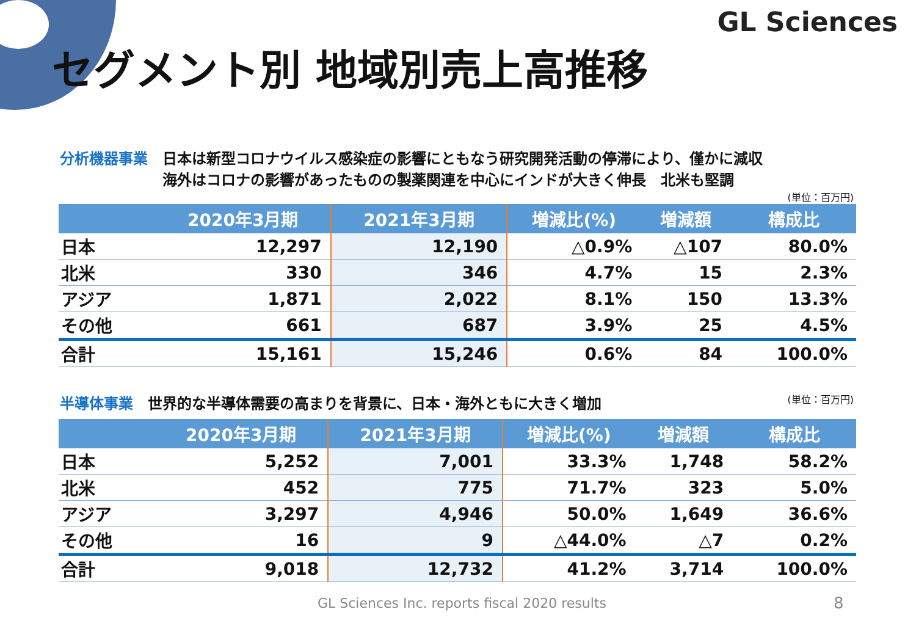GL Sciences
セグメント別 地域別売上高推移
分析機器事業　日本は新型コロナウイルス感染症の影響にともなう研究開発活動の停滞により、僅かに減収
　　　　　　　海外はコロナの影響があったものの製薬関連を中心にインドが大きく伸長　北米も堅調
(単位：百万円)
| | 2020年3月期 | 2021年3月期 | 増減比(%) | 増減額 | 構成比 |
| --- | --- | --- | --- | --- | --- |
| 日本 | 12,297 | 12,190 | △0.9% | △107 | 80.0% |
| 北米 | 330 | 346 | 4.7% | 15 | 2.3% |
| アジア | 1,871 | 2,022 | 8.1% | 150 | 13.3% |
| その他 | 661 | 687 | 3.9% | 25 | 4.5% |
| 合計 | 15,161 | 15,246 | 0.6% | 84 | 100.0% |
半導体事業　世界的な半導体需要の高まりを背景に、日本・海外ともに大きく増加 (単位：百万円)
| | 2020年3月期 | 2021年3月期 | 増減比(%) | 増減額 | 構成比 |
| --- | --- | --- | --- | --- | --- |
| 日本 | 5,252 | 7,001 | 33.3% | 1,748 | 58.2% |
| 北米 | 452 | 775 | 71.7% | 323 | 5.0% |
| アジア | 3,297 | 4,946 | 50.0% | 1,649 | 36.6% |
| その他 | 16 | 9 | △44.0% | △7 | 0.2% |
| 合計 | 9,018 | 12,732 | 41.2% | 3,714 | 100.0% |
GL Sciences Inc. reports fiscal 2020 results
8